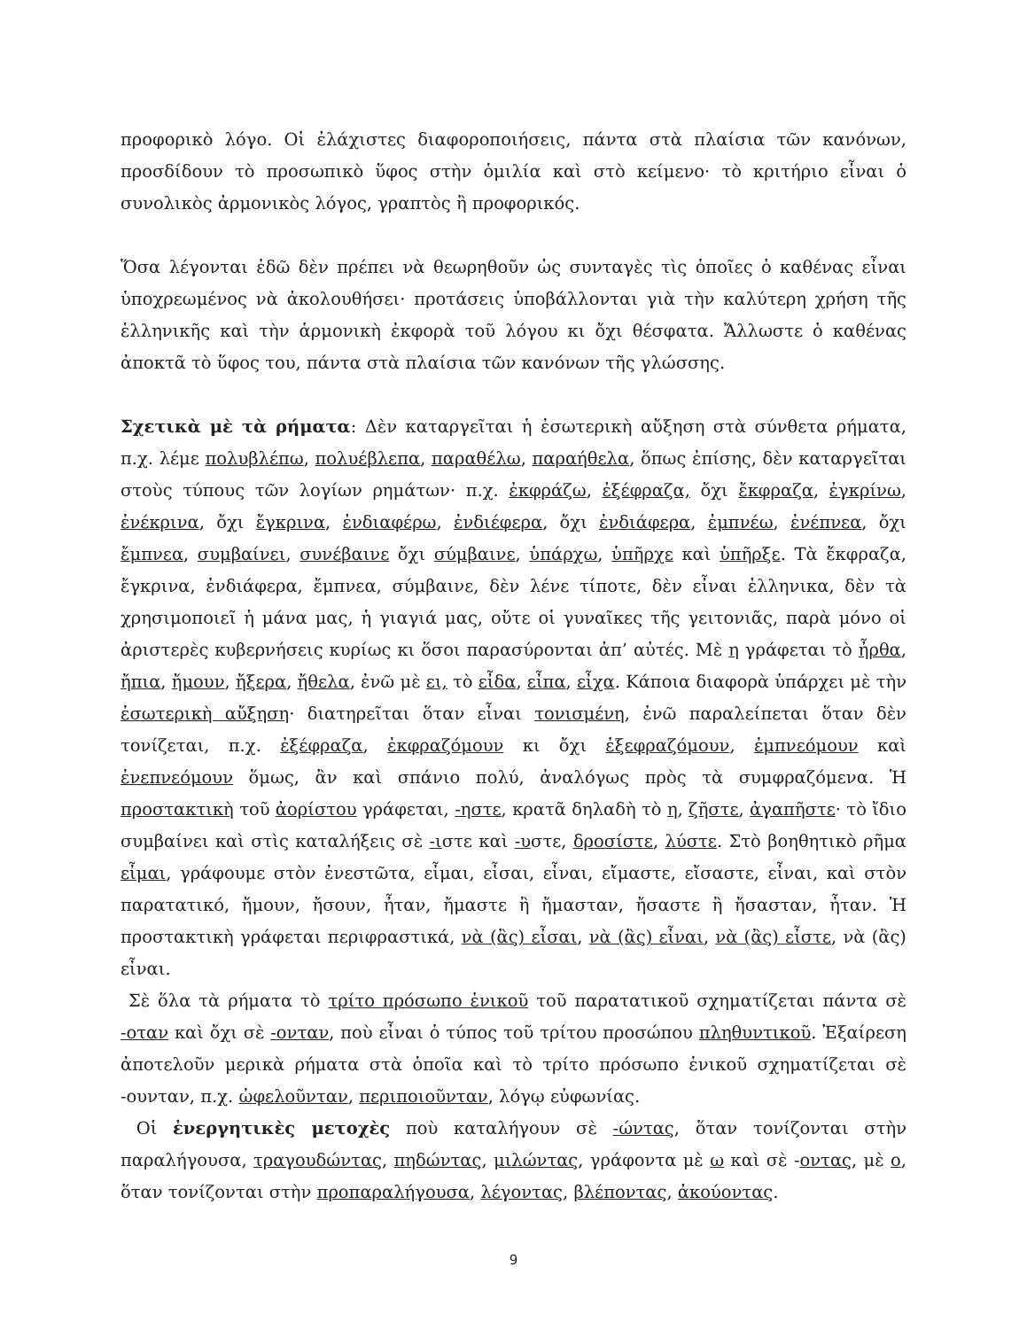προφορικὸ λόγο. Οἱ ἐλάχιστες διαφοροποιήσεις, πάντα στὰ πλαίσια τῶν κανόνων, προσδίδουν τὸ προσωπικὸ ὕφος στὴν ὁμιλία καὶ στὸ κείμενο· τὸ κριτήριο εἶναι ὁ συνολικὸς ἁρμονικὸς λόγος, γραπτὸς ἢ προφορικός.
Ὅσα λέγονται ἐδῶ δὲν πρέπει νὰ θεωρηθοῦν ὡς συνταγὲς τὶς ὁποῖες ὁ καθένας εἶναι ὑποχρεωμένος νὰ ἀκολουθήσει· προτάσεις ὑποβάλλονται γιὰ τὴν καλύτερη χρήση τῆς ἑλληνικῆς καὶ τὴν ἁρμονικὴ ἐκφορὰ τοῦ λόγου κι ὄχι θέσφατα. Ἄλλωστε ὁ καθένας ἀποκτᾶ τὸ ὕφος του, πάντα στὰ πλαίσια τῶν κανόνων τῆς γλώσσης.
Σχετικὰ μὲ τὰ ρήματα: Δὲν καταργεῖται ἡ ἐσωτερικὴ αὔξηση στὰ σύνθετα ρήματα, π.χ. λέμε πολυβλέπω, πολυέβλεπα, παραθέλω, παραήθελα, ὅπως ἐπίσης, δὲν καταργεῖται στοὺς τύπους τῶν λογίων ρημάτων· π.χ. ἐκφράζω, ἐξέφραζα, ὄχι ἔκφραζα, ἐγκρίνω, ἐνέκρινα, ὄχι ἔγκρινα, ἐνδιαφέρω, ἐνδιέφερα, ὄχι ἐνδιάφερα, ἐμπνέω, ἐνέπνεα, ὄχι ἔμπνεα, συμβαίνει, συνέβαινε ὄχι σύμβαινε, ὑπάρχω, ὑπῆρχε καὶ ὑπῆρξε. Τὰ ἔκφραζα, ἔγκρινα, ἐνδιάφερα, ἔμπνεα, σύμβαινε, δὲν λένε τίποτε, δὲν εἶναι ἑλληνικα, δὲν τὰ χρησιμοποιεῖ ἡ μάνα μας, ἡ γιαγιά μας, οὔτε οἱ γυναῖκες τῆς γειτονιᾶς, παρὰ μόνο οἱ ἀριστερὲς κυβερνήσεις κυρίως κι ὅσοι παρασύρονται ἀπ’ αὐτές. Μὲ η γράφεται τὸ ἦρθα, ἤπια, ἤμουν, ἤξερα, ἤθελα, ἐνῶ μὲ ει, τὸ εἶδα, εἶπα, εἶχα. Κάποια διαφορὰ ὑπάρχει μὲ τὴν ἐσωτερικὴ αὔξηση· διατηρεῖται ὅταν εἶναι τονισμένη, ἐνῶ παραλείπεται ὅταν δὲν τονίζεται, π.χ. ἐξέφραζα, ἐκφραζόμουν κι ὄχι ἐξεφραζόμουν, ἐμπνεόμουν καὶ ἐνεπνεόμουν ὅμως, ἂν καὶ σπάνιο πολύ, ἀναλόγως πρὸς τὰ συμφραζόμενα. Ἡ προστακτικὴ τοῦ ἀορίστου γράφεται, -ηστε, κρατᾶ δηλαδὴ τὸ η, ζῆστε, ἀγαπῆστε· τὸ ἴδιο συμβαίνει καὶ στὶς καταλήξεις σὲ -ιστε καὶ -υστε, δροσίστε, λύστε. Στὸ βοηθητικὸ ρῆμα εἶμαι, γράφουμε στὸν ἐνεστῶτα, εἶμαι, εἶσαι, εἶναι, εἴμαστε, εἴσαστε, εἶναι, καὶ στὸν παρατατικό, ἤμουν, ἤσουν, ἦταν, ἤμαστε ἢ ἤμασταν, ἤσαστε ἢ ἤσασταν, ἦταν. Ἡ προστακτικὴ γράφεται περιφραστικά, νὰ (ἂς) εἶσαι, νὰ (ἂς) εἶναι, νὰ (ἂς) εἶστε, νὰ (ἂς) εἶναι.
Σὲ ὅλα τὰ ρήματα τὸ τρίτο πρόσωπο ἑνικοῦ τοῦ παρατατικοῦ σχηματίζεται πάντα σὲ -οταν καὶ ὄχι σὲ -ονταν, ποὺ εἶναι ὁ τύπος τοῦ τρίτου προσώπου πληθυντικοῦ. Ἐξαίρεση ἀποτελοῦν μερικὰ ρήματα στὰ ὁποῖα καὶ τὸ τρίτο πρόσωπο ἑνικοῦ σχηματίζεται σὲ -ουνταν, π.χ. ὠφελοῦνταν, περιποιοῦνταν, λόγῳ εὐφωνίας.
Οἱ ἐνεργητικὲς μετοχὲς ποὺ καταλήγουν σὲ -ώντας, ὅταν τονίζονται στὴν παραλήγουσα, τραγουδώντας, πηδώντας, μιλώντας, γράφοντα μὲ ω καὶ σὲ -οντας, μὲ ο, ὅταν τονίζονται στὴν προπαραλήγουσα, λέγοντας, βλέποντας, ἀκούοντας.
9